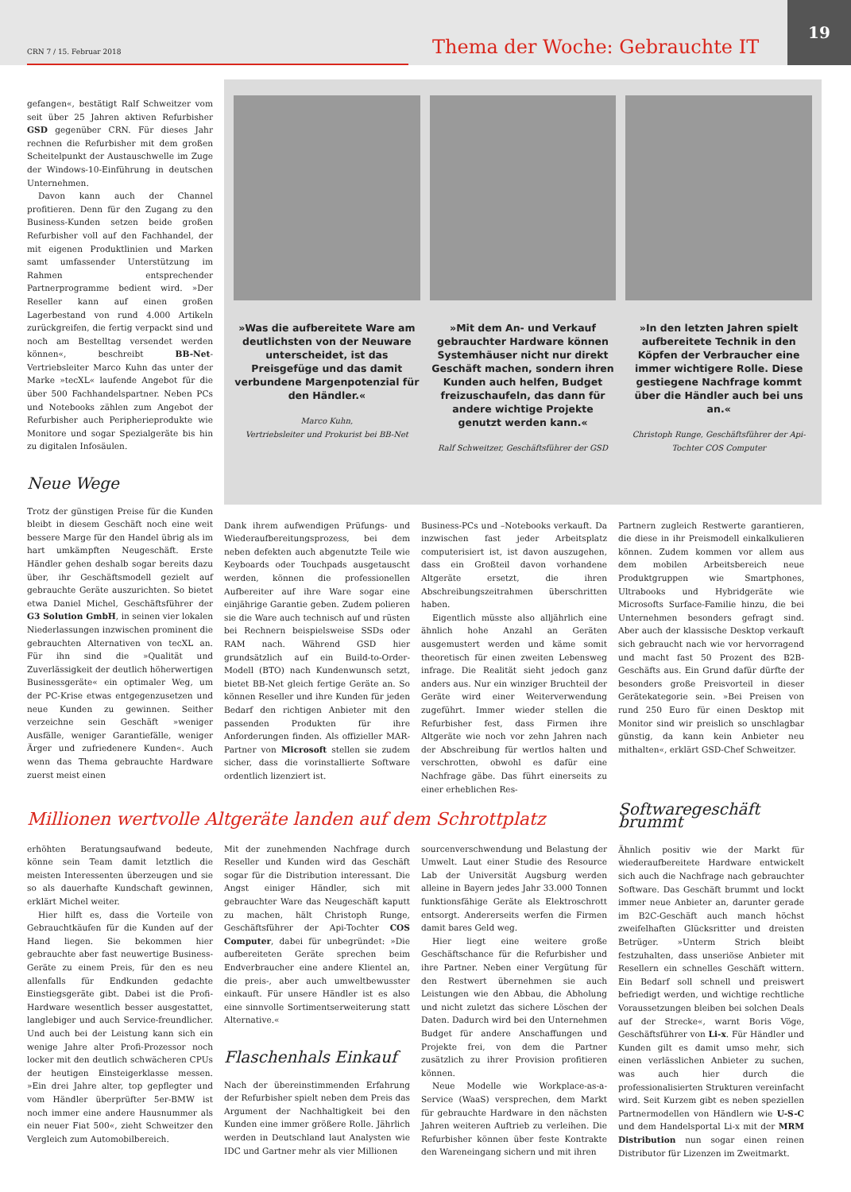CRN 7 / 15. Februar 2018
Thema der Woche: Gebrauchte IT
19
gefangen«, bestätigt Ralf Schweitzer vom seit über 25 Jahren aktiven Refurbisher GSD gegenüber CRN. Für dieses Jahr rechnen die Refurbisher mit dem großen Scheitelpunkt der Austauschwelle im Zuge der Windows-10-Einführung in deutschen Unternehmen.
Davon kann auch der Channel profitieren. Denn für den Zugang zu den Business-Kunden setzen beide großen Refurbisher voll auf den Fachhandel, der mit eigenen Produktlinien und Marken samt umfassender Unterstützung im Rahmen entsprechender Partnerprogramme bedient wird. »Der Reseller kann auf einen großen Lagerbestand von rund 4.000 Artikeln zurückgreifen, die fertig verpackt sind und noch am Bestelltag versendet werden können«, beschreibt BB-Net-Vertriebsleiter Marco Kuhn das unter der Marke »tecXL« laufende Angebot für die über 500 Fachhandelspartner. Neben PCs und Notebooks zählen zum Angebot der Refurbisher auch Peripherieprodukte wie Monitore und sogar Spezialgeräte bis hin zu digitalen Infosäulen.
Neue Wege
»Was die aufbereitete Ware am deutlichsten von der Neuware unterscheidet, ist das Preisgefüge und das damit verbundene Margenpotenzial für den Händler.«
Marco Kuhn,
Vertriebsleiter und Prokurist bei BB-Net
»Mit dem An- und Verkauf gebrauchter Hardware können Systemhäuser nicht nur direkt Geschäft machen, sondern ihren Kunden auch helfen, Budget freizuschaufeln, das dann für andere wichtige Projekte genutzt werden kann.«
Ralf Schweitzer, Geschäftsführer der GSD
»In den letzten Jahren spielt aufbereitete Technik in den Köpfen der Verbraucher eine immer wichtigere Rolle. Diese gestiegene Nachfrage kommt über die Händler auch bei uns an.«
Christoph Runge, Geschäftsführer der Api-Tochter COS Computer
Trotz der günstigen Preise für die Kunden bleibt in diesem Geschäft noch eine weit bessere Marge für den Handel übrig als im hart umkämpften Neugeschäft. Erste Händler gehen deshalb sogar bereits dazu über, ihr Geschäftsmodell gezielt auf gebrauchte Geräte auszurichten. So bietet etwa Daniel Michel, Geschäftsführer der G3 Solution GmbH, in seinen vier lokalen Niederlassungen inzwischen prominent die gebrauchten Alternativen von tecXL an. Für ihn sind die »Qualität und Zuverlässigkeit der deutlich höherwertigen Businessgeräte« ein optimaler Weg, um der PC-Krise etwas entgegenzusetzen und neue Kunden zu gewinnen. Seither verzeichne sein Geschäft »weniger Ausfälle, weniger Garantiefälle, weniger Ärger und zufriedenere Kunden«. Auch wenn das Thema gebrauchte Hardware zuerst meist einen
Dank ihrem aufwendigen Prüfungs- und Wiederaufbereitungsprozess, bei dem neben defekten auch abgenutzte Teile wie Keyboards oder Touchpads ausgetauscht werden, können die professionellen Aufbereiter auf ihre Ware sogar eine einjährige Garantie geben. Zudem polieren sie die Ware auch technisch auf und rüsten bei Rechnern beispielsweise SSDs oder RAM nach. Während GSD hier grundsätzlich auf ein Build-to-Order-Modell (BTO) nach Kundenwunsch setzt, bietet BB-Net gleich fertige Geräte an. So können Reseller und ihre Kunden für jeden Bedarf den richtigen Anbieter mit den passenden Produkten für ihre Anforderungen finden. Als offizieller MAR-Partner von Microsoft stellen sie zudem sicher, dass die vorinstallierte Software ordentlich lizenziert ist.
Business-PCs und –Notebooks verkauft. Da inzwischen fast jeder Arbeitsplatz computerisiert ist, ist davon auszugehen, dass ein Großteil davon vorhandene Altgeräte ersetzt, die ihren Abschreibungszeitrahmen überschritten haben.
Eigentlich müsste also alljährlich eine ähnlich hohe Anzahl an Geräten ausgemustert werden und käme somit theoretisch für einen zweiten Lebensweg infrage. Die Realität sieht jedoch ganz anders aus. Nur ein winziger Bruchteil der Geräte wird einer Weiterverwendung zugeführt. Immer wieder stellen die Refurbisher fest, dass Firmen ihre Altgeräte wie noch vor zehn Jahren nach der Abschreibung für wertlos halten und verschrotten, obwohl es dafür eine Nachfrage gäbe. Das führt einerseits zu einer erheblichen Res-
Partnern zugleich Restwerte garantieren, die diese in ihr Preismodell einkalkulieren können. Zudem kommen vor allem aus dem mobilen Arbeitsbereich neue Produktgruppen wie Smartphones, Ultrabooks und Hybridgeräte wie Microsofts Surface-Familie hinzu, die bei Unternehmen besonders gefragt sind. Aber auch der klassische Desktop verkauft sich gebraucht nach wie vor hervorragend und macht fast 50 Prozent des B2B-Geschäfts aus. Ein Grund dafür dürfte der besonders große Preisvorteil in dieser Gerätekategorie sein. »Bei Preisen von rund 250 Euro für einen Desktop mit Monitor sind wir preislich so unschlagbar günstig, da kann kein Anbieter neu mithalten«, erklärt GSD-Chef Schweitzer.
Millionen wertvolle Altgeräte landen auf dem Schrottplatz
erhöhten Beratungsaufwand bedeute, könne sein Team damit letztlich die meisten Interessenten überzeugen und sie so als dauerhafte Kundschaft gewinnen, erklärt Michel weiter.
Hier hilft es, dass die Vorteile von Gebrauchtkäufen für die Kunden auf der Hand liegen. Sie bekommen hier gebrauchte aber fast neuwertige Business-Geräte zu einem Preis, für den es neu allenfalls für Endkunden gedachte Einstiegsgeräte gibt. Dabei ist die Profi-Hardware wesentlich besser ausgestattet, langlebiger und auch Service-freundlicher. Und auch bei der Leistung kann sich ein wenige Jahre alter Profi-Prozessor noch locker mit den deutlich schwächeren CPUs der heutigen Einsteigerklasse messen. »Ein drei Jahre alter, top gepflegter und vom Händler überprüfter 5er-BMW ist noch immer eine andere Hausnummer als ein neuer Fiat 500«, zieht Schweitzer den Vergleich zum Automobilbereich.
Mit der zunehmenden Nachfrage durch Reseller und Kunden wird das Geschäft sogar für die Distribution interessant. Die Angst einiger Händler, sich mit gebrauchter Ware das Neugeschäft kaputt zu machen, hält Christoph Runge, Geschäftsführer der Api-Tochter COS Computer, dabei für unbegründet: »Die aufbereiteten Geräte sprechen beim Endverbraucher eine andere Klientel an, die preis-, aber auch umweltbewusster einkauft. Für unsere Händler ist es also eine sinnvolle Sortimentserweiterung statt Alternative.«
Flaschenhals Einkauf
Nach der übereinstimmenden Erfahrung der Refurbisher spielt neben dem Preis das Argument der Nachhaltigkeit bei den Kunden eine immer größere Rolle. Jährlich werden in Deutschland laut Analysten wie IDC und Gartner mehr als vier Millionen
sourcenverschwendung und Belastung der Umwelt. Laut einer Studie des Resource Lab der Universität Augsburg werden alleine in Bayern jedes Jahr 33.000 Tonnen funktionsfähige Geräte als Elektroschrott entsorgt. Andererseits werfen die Firmen damit bares Geld weg.
Hier liegt eine weitere große Geschäftschance für die Refurbisher und ihre Partner. Neben einer Vergütung für den Restwert übernehmen sie auch Leistungen wie den Abbau, die Abholung und nicht zuletzt das sichere Löschen der Daten. Dadurch wird bei den Unternehmen Budget für andere Anschaffungen und Projekte frei, von dem die Partner zusätzlich zu ihrer Provision profitieren können.
Neue Modelle wie Workplace-as-a-Service (WaaS) versprechen, dem Markt für gebrauchte Hardware in den nächsten Jahren weiteren Auftrieb zu verleihen. Die Refurbisher können über feste Kontrakte den Wareneingang sichern und mit ihren
Softwaregeschäft brummt
Ähnlich positiv wie der Markt für wiederaufbereitete Hardware entwickelt sich auch die Nachfrage nach gebrauchter Software. Das Geschäft brummt und lockt immer neue Anbieter an, darunter gerade im B2C-Geschäft auch manch höchst zweifelhaften Glücksritter und dreisten Betrüger. »Unterm Strich bleibt festzuhalten, dass unseriöse Anbieter mit Resellern ein schnelles Geschäft wittern. Ein Bedarf soll schnell und preiswert befriedigt werden, und wichtige rechtliche Voraussetzungen bleiben bei solchen Deals auf der Strecke«, warnt Boris Vöge, Geschäftsführer von Li-x. Für Händler und Kunden gilt es damit umso mehr, sich einen verlässlichen Anbieter zu suchen, was auch hier durch die professionalisierten Strukturen vereinfacht wird. Seit Kurzem gibt es neben speziellen Partnermodellen von Händlern wie U-S-C und dem Handelsportal Li-x mit der MRM Distribution nun sogar einen reinen Distributor für Lizenzen im Zweitmarkt.